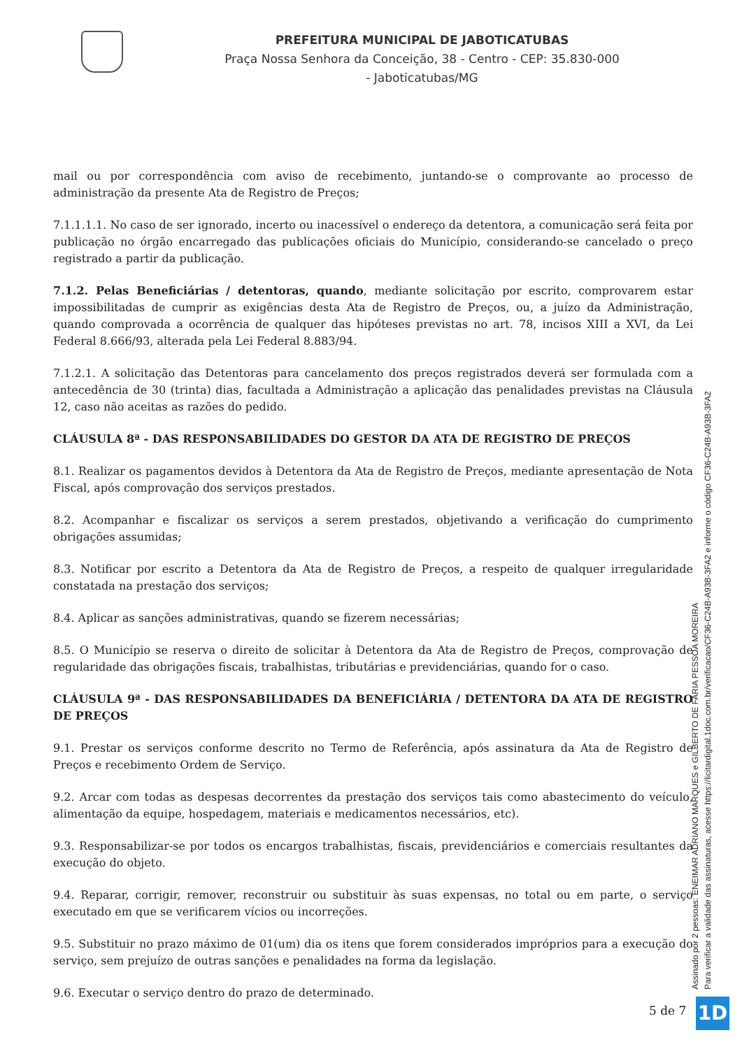PREFEITURA MUNICIPAL DE JABOTICATUBAS
Praça Nossa Senhora da Conceição, 38 - Centro - CEP: 35.830-000 - Jaboticatubas/MG
mail ou por correspondência com aviso de recebimento, juntando-se o comprovante ao processo de administração da presente Ata de Registro de Preços;
7.1.1.1.1. No caso de ser ignorado, incerto ou inacessível o endereço da detentora, a comunicação será feita por publicação no órgão encarregado das publicações oficiais do Município, considerando-se cancelado o preço registrado a partir da publicação.
7.1.2. Pelas Beneficiárias / detentoras, quando, mediante solicitação por escrito, comprovarem estar impossibilitadas de cumprir as exigências desta Ata de Registro de Preços, ou, a juízo da Administração, quando comprovada a ocorrência de qualquer das hipóteses previstas no art. 78, incisos XIII a XVI, da Lei Federal 8.666/93, alterada pela Lei Federal 8.883/94.
7.1.2.1. A solicitação das Detentoras para cancelamento dos preços registrados deverá ser formulada com a antecedência de 30 (trinta) dias, facultada a Administração a aplicação das penalidades previstas na Cláusula 12, caso não aceitas as razões do pedido.
CLÁUSULA 8ª - DAS RESPONSABILIDADES DO GESTOR DA ATA DE REGISTRO DE PREÇOS
8.1. Realizar os pagamentos devidos à Detentora da Ata de Registro de Preços, mediante apresentação de Nota Fiscal, após comprovação dos serviços prestados.
8.2. Acompanhar e fiscalizar os serviços a serem prestados, objetivando a verificação do cumprimento obrigações assumidas;
8.3. Notificar por escrito a Detentora da Ata de Registro de Preços, a respeito de qualquer irregularidade constatada na prestação dos serviços;
8.4. Aplicar as sanções administrativas, quando se fizerem necessárias;
8.5. O Município se reserva o direito de solicitar à Detentora da Ata de Registro de Preços, comprovação de regularidade das obrigações fiscais, trabalhistas, tributárias e previdenciárias, quando for o caso.
CLÁUSULA 9ª - DAS RESPONSABILIDADES DA BENEFICIÁRIA / DETENTORA DA ATA DE REGISTRO DE PREÇOS
9.1. Prestar os serviços conforme descrito no Termo de Referência, após assinatura da Ata de Registro de Preços e recebimento Ordem de Serviço.
9.2. Arcar com todas as despesas decorrentes da prestação dos serviços tais como abastecimento do veículo, alimentação da equipe, hospedagem, materiais e medicamentos necessários, etc).
9.3. Responsabilizar-se por todos os encargos trabalhistas, fiscais, previdenciários e comerciais resultantes da execução do objeto.
9.4. Reparar, corrigir, remover, reconstruir ou substituir às suas expensas, no total ou em parte, o serviço executado em que se verificarem vícios ou incorreções.
9.5. Substituir no prazo máximo de 01(um) dia os itens que forem considerados impróprios para a execução do serviço, sem prejuízo de outras sanções e penalidades na forma da legislação.
9.6. Executar o serviço dentro do prazo de determinado.
Assinado por 2 pessoas: ENEIMAR ADRIANO MARQUES e GILBERTO DE FARIA PESSOA MOREIRA
Para verificar a validade das assinaturas, acesse https://licitardigital.1doc.com.br/verificacao/CF36-C24B-A93B-3FA2 e informe o código CF36-C24B-A93B-3FA2
5 de 7 1D